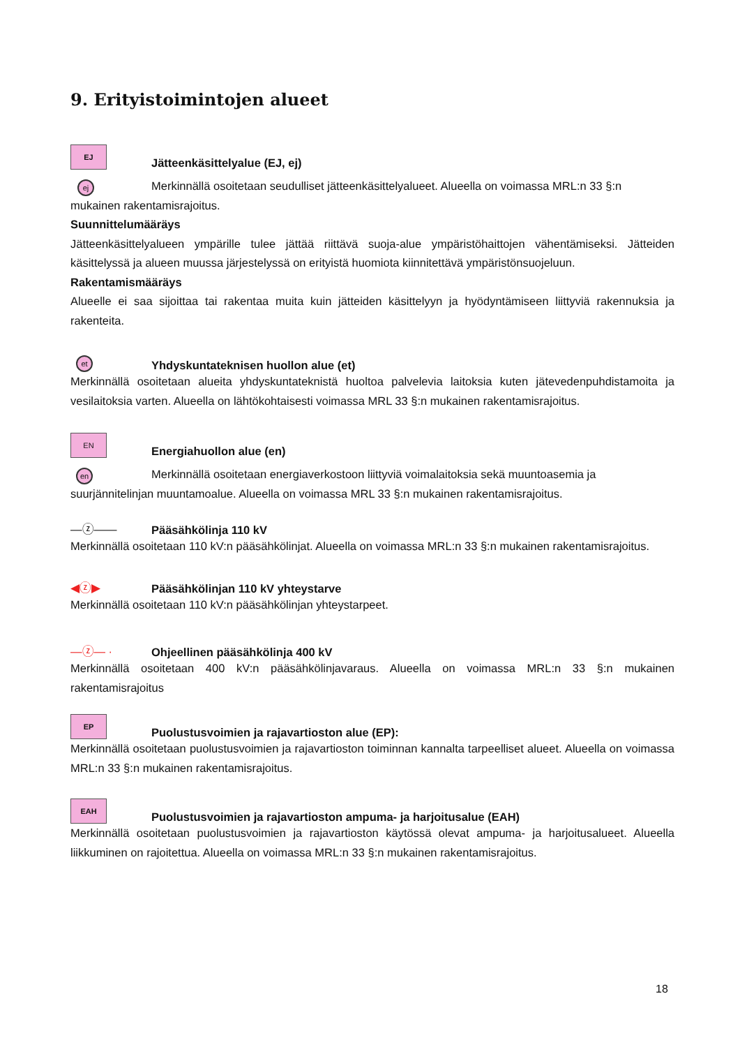9. Erityistoimintojen alueet
EJ
Jätteenkäsittelyalue (EJ, ej)
ej
Merkinnällä osoitetaan seudulliset jätteenkäsittelyalueet. Alueella on voimassa MRL:n 33 §:n
mukainen rakentamisrajoitus.
Suunnittelumääräys
Jätteenkäsittelyalueen ympärille tulee jättää riittävä suoja-alue ympäristöhaittojen vähentämiseksi. Jätteiden käsittelyssä ja alueen muussa järjestelyssä on erityistä huomiota kiinnitettävä ympäristönsuojeluun.
Rakentamismääräys
Alueelle ei saa sijoittaa tai rakentaa muita kuin jätteiden käsittelyyn ja hyödyntämiseen liittyviä rakennuksia ja rakenteita.
et
Yhdyskuntateknisen huollon alue (et)
Merkinnällä osoitetaan alueita yhdyskuntateknistä huoltoa palvelevia laitoksia kuten jätevedenpuhdistamoita ja vesilaitoksia varten. Alueella on lähtökohtaisesti voimassa MRL 33 §:n mukainen rakentamisrajoitus.
EN
Energiahuollon alue (en)
en
Merkinnällä osoitetaan energiaverkostoon liittyviä voimalaitoksia sekä muuntoasemia ja
suurjännitelinjan muuntamoalue. Alueella on voimassa MRL 33 §:n mukainen rakentamisrajoitus.
—ⓩ——
Pääsähkölinja 110 kV
Merkinnällä osoitetaan 110 kV:n pääsähkölinjat. Alueella on voimassa MRL:n 33 §:n mukainen rakentamisrajoitus.
◀ⓩ▶
Pääsähkölinjan 110 kV yhteystarve
Merkinnällä osoitetaan 110 kV:n pääsähkölinjan yhteystarpeet.
—ⓩ— ·
Ohjeellinen pääsähkölinja 400 kV
Merkinnällä osoitetaan 400 kV:n pääsähkölinjavaraus. Alueella on voimassa MRL:n 33 §:n mukainen rakentamisrajoitus
EP
Puolustusvoimien ja rajavartioston alue (EP):
Merkinnällä osoitetaan puolustusvoimien ja rajavartioston toiminnan kannalta tarpeelliset alueet. Alueella on voimassa MRL:n 33 §:n mukainen rakentamisrajoitus.
EAH
Puolustusvoimien ja rajavartioston ampuma- ja harjoitusalue (EAH)
Merkinnällä osoitetaan puolustusvoimien ja rajavartioston käytössä olevat ampuma- ja harjoitusalueet. Alueella liikkuminen on rajoitettua. Alueella on voimassa MRL:n 33 §:n mukainen rakentamisrajoitus.
18